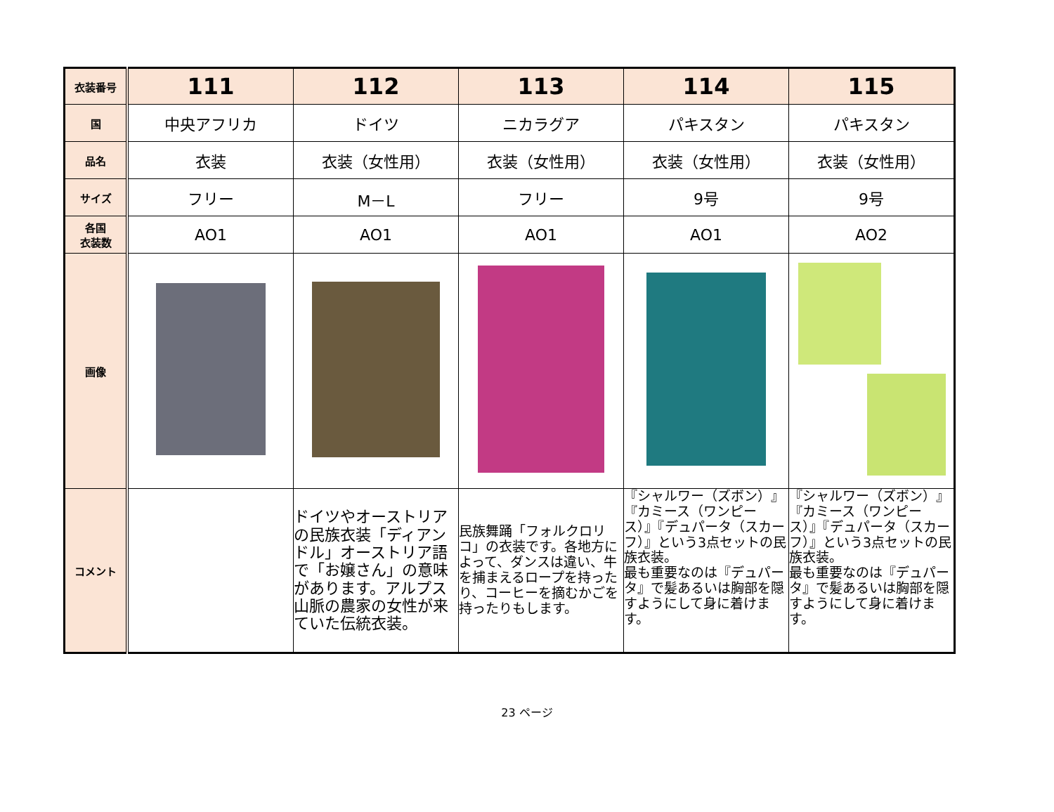| 衣装番号 | 111 | 112 | 113 | 114 | 115 |
| 国 | 中央アフリカ | ドイツ | ニカラグア | パキスタン | パキスタン |
| 品名 | 衣装 | 衣装（女性用） | 衣装（女性用） | 衣装（女性用） | 衣装（女性用） |
| サイズ | フリー | M－L | フリー | 9号 | 9号 |
| 各国 衣装数 | AO1 | AO1 | AO1 | AO1 | AO2 |
| 画像 | | | | | |
| コメント | | ドイツやオーストリアの民族衣装「ディアンドル」オーストリア語で「お嬢さん」の意味があります。アルプス山脈の農家の女性が来ていた伝統衣装。 | 民族舞踊「フォルクロリコ」の衣装です。各地方によって、ダンスは違い、牛を捕まえるロープを持ったり、コーヒーを摘むかごを持ったりもします。 | 『シャルワー（ズボン）』『カミース（ワンピース）』『デュパータ（スカーフ）』という3点セットの民族衣装。 最も重要なのは『デュパータ』で髪あるいは胸部を隠すようにして身に着けます。 | 『シャルワー（ズボン）』『カミース（ワンピース）』『デュパータ（スカーフ）』という3点セットの民族衣装。 最も重要なのは『デュパータ』で髪あるいは胸部を隠すようにして身に着けます。 |
23 ページ